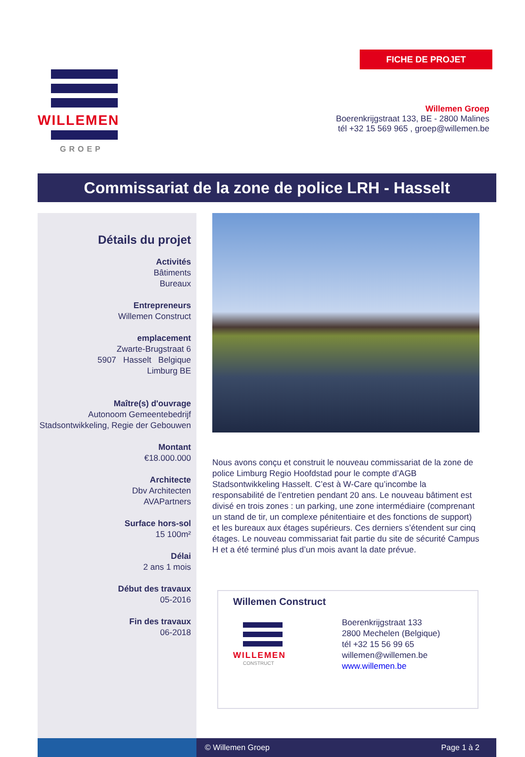WILLEMEN
GROEP
FICHE DE PROJET
Willemen Groep
Boerenkrijgstraat 133, BE - 2800 Malines
tél +32 15 569 965 , groep@willemen.be
Commissariat de la zone de police LRH - Hasselt
Détails du projet
Activités
Bâtiments
Bureaux
Entrepreneurs
Willemen Construct
emplacement
Zwarte-Brugstraat 6
5907 Hasselt Belgique
Limburg BE
Maître(s) d'ouvrage
Autonoom Gemeentebedrijf Stadsontwikkeling, Regie der Gebouwen
Montant
€18.000.000
Architecte
Dbv Architecten
AVAPartners
Surface hors-sol
15 100m²
Délai
2 ans 1 mois
Début des travaux
05-2016
Fin des travaux
06-2018
Nous avons conçu et construit le nouveau commissariat de la zone de police Limburg Regio Hoofdstad pour le compte d’AGB Stadsontwikkeling Hasselt. C’est à W-Care qu’incombe la responsabilité de l’entretien pendant 20 ans. Le nouveau bâtiment est divisé en trois zones : un parking, une zone intermédiaire (comprenant un stand de tir, un complexe pénitentiaire et des fonctions de support) et les bureaux aux étages supérieurs. Ces derniers s’étendent sur cinq étages. Le nouveau commissariat fait partie du site de sécurité Campus H et a été terminé plus d’un mois avant la date prévue.
Willemen Construct
WILLEMEN
CONSTRUCT
Boerenkrijgstraat 133
2800 Mechelen (Belgique)
tél +32 15 56 99 65
willemen@willemen.be
www.willemen.be
© Willemen Groep Page 1 à 2